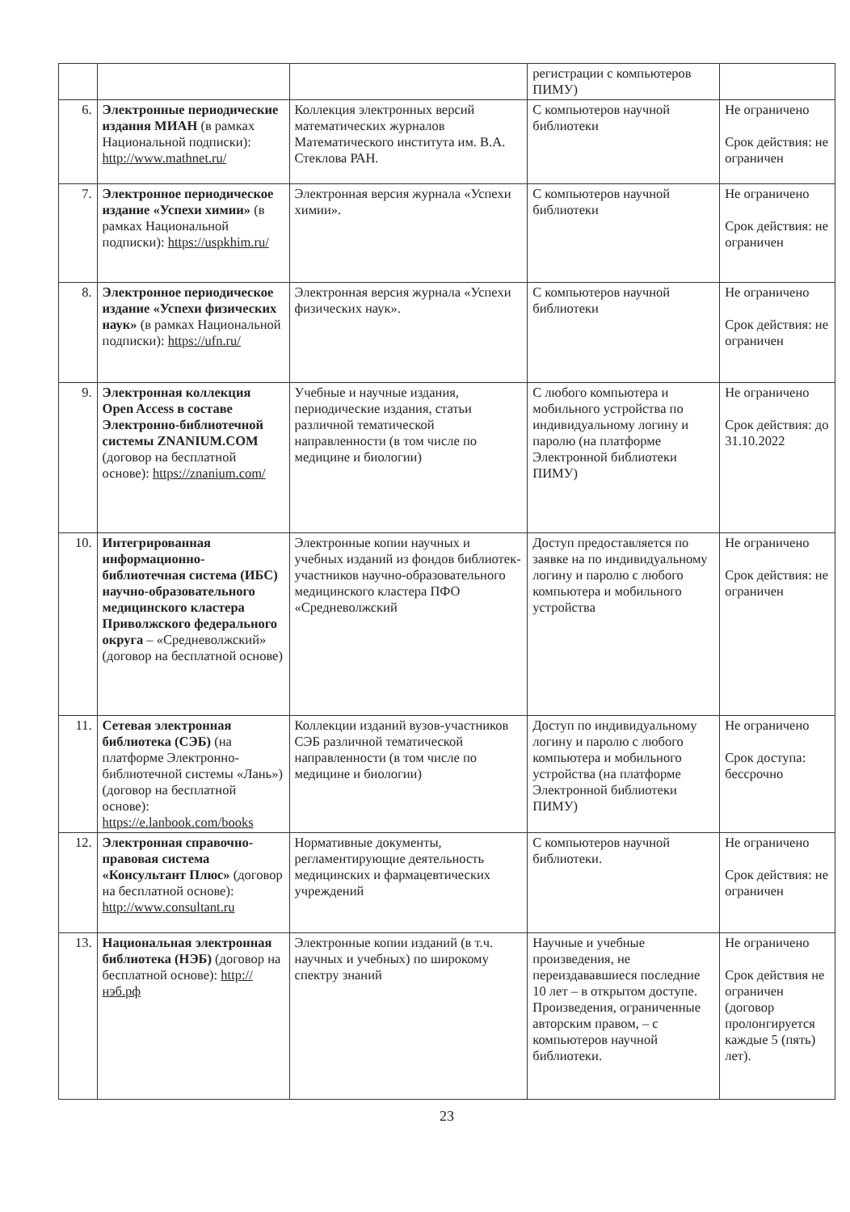| | | | регистрации с компьютеров ПИМУ) | |
| 6. | Электронные периодические издания МИАН (в рамках Национальной подписки): http://www.mathnet.ru/ | Коллекция электронных версий математических журналов Математического института им. В.А. Стеклова РАН. | С компьютеров научной библиотеки | Не ограничено Срок действия: не ограничен |
| 7. | Электронное периодическое издание «Успехи химии» (в рамках Национальной подписки): https://uspkhim.ru/ | Электронная версия журнала «Успехи химии». | С компьютеров научной библиотеки | Не ограничено Срок действия: не ограничен |
| 8. | Электронное периодическое издание «Успехи физических наук» (в рамках Национальной подписки): https://ufn.ru/ | Электронная версия журнала «Успехи физических наук». | С компьютеров научной библиотеки | Не ограничено Срок действия: не ограничен |
| 9. | Электронная коллекция Open Access в составе Электронно-библиотечной системы ZNANIUM.COM (договор на бесплатной основе): https://znanium.com/ | Учебные и научные издания, периодические издания, статьи различной тематической направленности (в том числе по медицине и биологии) | С любого компьютера и мобильного устройства по индивидуальному логину и паролю (на платформе Электронной библиотеки ПИМУ) | Не ограничено Срок действия: до 31.10.2022 |
| 10. | Интегрированная информационно-библиотечная система (ИБС) научно-образовательного медицинского кластера Приволжского федерального округа – «Средневолжский» (договор на бесплатной основе) | Электронные копии научных и учебных изданий из фондов библиотек-участников научно-образовательного медицинского кластера ПФО «Средневолжский | Доступ предоставляется по заявке на по индивидуальному логину и паролю с любого компьютера и мобильного устройства | Не ограничено Срок действия: не ограничен |
| 11. | Сетевая электронная библиотека (СЭБ) (на платформе Электронно-библиотечной системы «Лань») (договор на бесплатной основе): https://e.lanbook.com/books | Коллекции изданий вузов-участников СЭБ различной тематической направленности (в том числе по медицине и биологии) | Доступ по индивидуальному логину и паролю с любого компьютера и мобильного устройства (на платформе Электронной библиотеки ПИМУ) | Не ограничено Срок доступа: бессрочно |
| 12. | Электронная справочно-правовая система «Консультант Плюс» (договор на бесплатной основе): http://www.consultant.ru | Нормативные документы, регламентирующие деятельность медицинских и фармацевтических учреждений | С компьютеров научной библиотеки. | Не ограничено Срок действия: не ограничен |
| 13. | Национальная электронная библиотека (НЭБ) (договор на бесплатной основе): http://нэб.рф | Электронные копии изданий (в т.ч. научных и учебных) по широкому спектру знаний | Научные и учебные произведения, не переиздававшиеся последние 10 лет – в открытом доступе. Произведения, ограниченные авторским правом, – с компьютеров научной библиотеки. | Не ограничено Срок действия не ограничен (договор пролонгируется каждые 5 (пять) лет). |
23